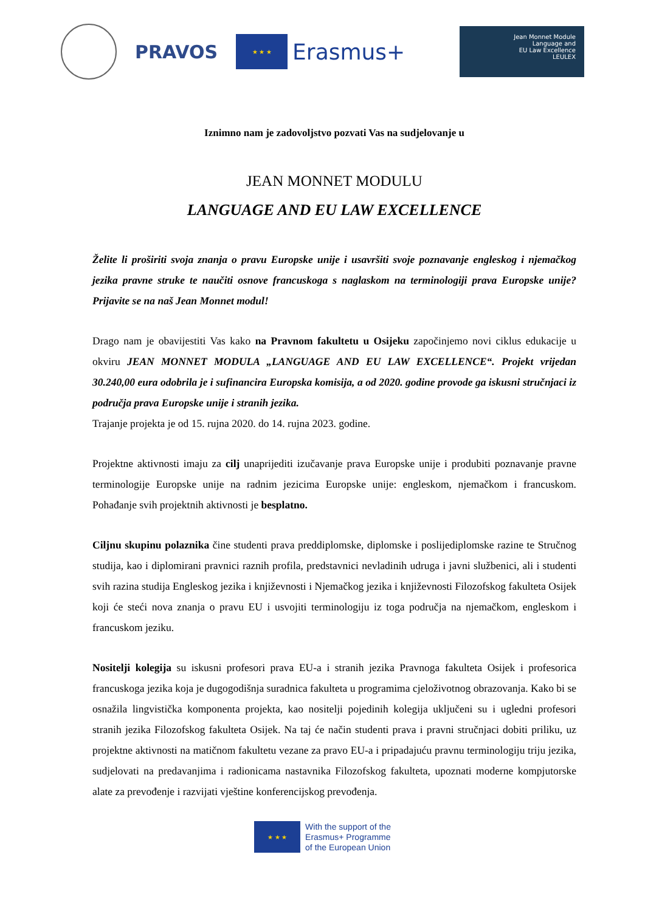PRAVOS
★ ★ ★
Erasmus+
Jean Monnet Module
Language and
EU Law Excellence
LEULEX
Iznimno nam je zadovoljstvo pozvati Vas na sudjelovanje u
JEAN MONNET MODULU
LANGUAGE AND EU LAW EXCELLENCE
Želite li proširiti svoja znanja o pravu Europske unije i usavršiti svoje poznavanje engleskog i njemačkog jezika pravne struke te naučiti osnove francuskoga s naglaskom na terminologiji prava Europske unije? Prijavite se na naš Jean Monnet modul!
Drago nam je obavijestiti Vas kako na Pravnom fakultetu u Osijeku započinjemo novi ciklus edukacije u okviru JEAN MONNET MODULA „LANGUAGE AND EU LAW EXCELLENCE“. Projekt vrijedan 30.240,00 eura odobrila je i sufinancira Europska komisija, a od 2020. godine provode ga iskusni stručnjaci iz područja prava Europske unije i stranih jezika.
Trajanje projekta je od 15. rujna 2020. do 14. rujna 2023. godine.
Projektne aktivnosti imaju za cilj unaprijediti izučavanje prava Europske unije i produbiti poznavanje pravne terminologije Europske unije na radnim jezicima Europske unije: engleskom, njemačkom i francuskom. Pohađanje svih projektnih aktivnosti je besplatno.
Ciljnu skupinu polaznika čine studenti prava preddiplomske, diplomske i poslijediplomske razine te Stručnog studija, kao i diplomirani pravnici raznih profila, predstavnici nevladinih udruga i javni službenici, ali i studenti svih razina studija Engleskog jezika i književnosti i Njemačkog jezika i književnosti Filozofskog fakulteta Osijek koji će steći nova znanja o pravu EU i usvojiti terminologiju iz toga područja na njemačkom, engleskom i francuskom jeziku.
Nositelji kolegija su iskusni profesori prava EU-a i stranih jezika Pravnoga fakulteta Osijek i profesorica francuskoga jezika koja je dugogodišnja suradnica fakulteta u programima cjeloživotnog obrazovanja. Kako bi se osnažila lingvistička komponenta projekta, kao nositelji pojedinih kolegija uključeni su i ugledni profesori stranih jezika Filozofskog fakulteta Osijek. Na taj će način studenti prava i pravni stručnjaci dobiti priliku, uz projektne aktivnosti na matičnom fakultetu vezane za pravo EU-a i pripadajuću pravnu terminologiju triju jezika, sudjelovati na predavanjima i radionicama nastavnika Filozofskog fakulteta, upoznati moderne kompjutorske alate za prevođenje i razvijati vještine konferencijskog prevođenja.
★ ★ ★
With the support of the
Erasmus+ Programme
of the European Union